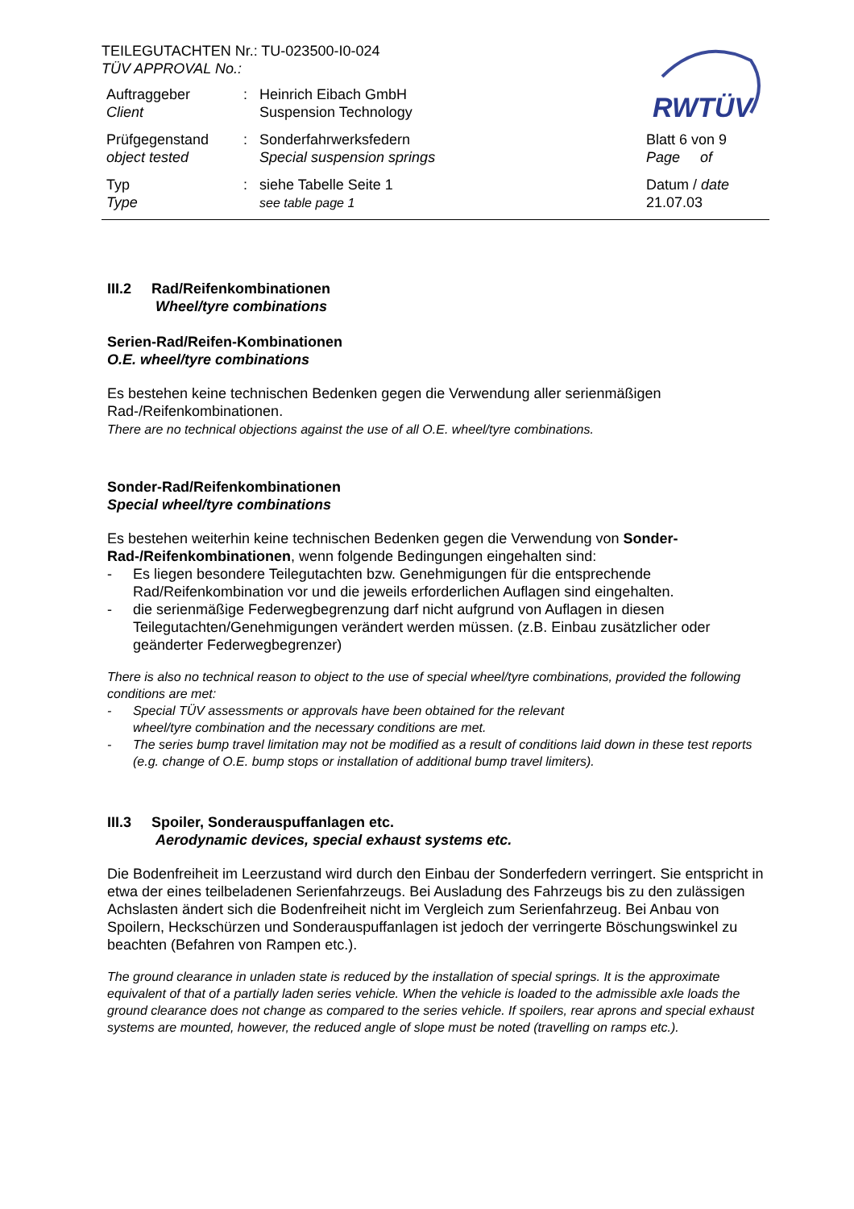RWTÜV
TEILEGUTACHTEN Nr.: TU-023500-I0-024
TÜV APPROVAL No.:
Auftraggeber
Client
:
Heinrich Eibach GmbH
Suspension Technology
Prüfgegenstand
object tested
:
Sonderfahrwerksfedern
Special suspension springs
Blatt 6 von 9
Page of
Typ
Type
:
siehe Tabelle Seite 1
see table page 1
Datum / date
21.07.03
III.2 Rad/Reifenkombinationen
Wheel/tyre combinations
Serien-Rad/Reifen-Kombinationen
O.E. wheel/tyre combinations
Es bestehen keine technischen Bedenken gegen die Verwendung aller serienmäßigen Rad-/Reifenkombinationen.
There are no technical objections against the use of all O.E. wheel/tyre combinations.
Sonder-Rad/Reifenkombinationen
Special wheel/tyre combinations
Es bestehen weiterhin keine technischen Bedenken gegen die Verwendung von Sonder-Rad-/Reifenkombinationen, wenn folgende Bedingungen eingehalten sind:
- Es liegen besondere Teilegutachten bzw. Genehmigungen für die entsprechende Rad/Reifenkombination vor und die jeweils erforderlichen Auflagen sind eingehalten.
- die serienmäßige Federwegbegrenzung darf nicht aufgrund von Auflagen in diesen Teilegutachten/Genehmigungen verändert werden müssen. (z.B. Einbau zusätzlicher oder geänderter Federwegbegrenzer)
There is also no technical reason to object to the use of special wheel/tyre combinations, provided the following conditions are met:
- Special TÜV assessments or approvals have been obtained for the relevant
wheel/tyre combination and the necessary conditions are met.
- The series bump travel limitation may not be modified as a result of conditions laid down in these test reports (e.g. change of O.E. bump stops or installation of additional bump travel limiters).
III.3 Spoiler, Sonderauspuffanlagen etc.
Aerodynamic devices, special exhaust systems etc.
Die Bodenfreiheit im Leerzustand wird durch den Einbau der Sonderfedern verringert. Sie entspricht in etwa der eines teilbeladenen Serienfahrzeugs. Bei Ausladung des Fahrzeugs bis zu den zulässigen Achslasten ändert sich die Bodenfreiheit nicht im Vergleich zum Serienfahrzeug. Bei Anbau von Spoilern, Heckschürzen und Sonderauspuffanlagen ist jedoch der verringerte Böschungswinkel zu beachten (Befahren von Rampen etc.).
The ground clearance in unladen state is reduced by the installation of special springs. It is the approximate equivalent of that of a partially laden series vehicle. When the vehicle is loaded to the admissible axle loads the ground clearance does not change as compared to the series vehicle. If spoilers, rear aprons and special exhaust systems are mounted, however, the reduced angle of slope must be noted (travelling on ramps etc.).